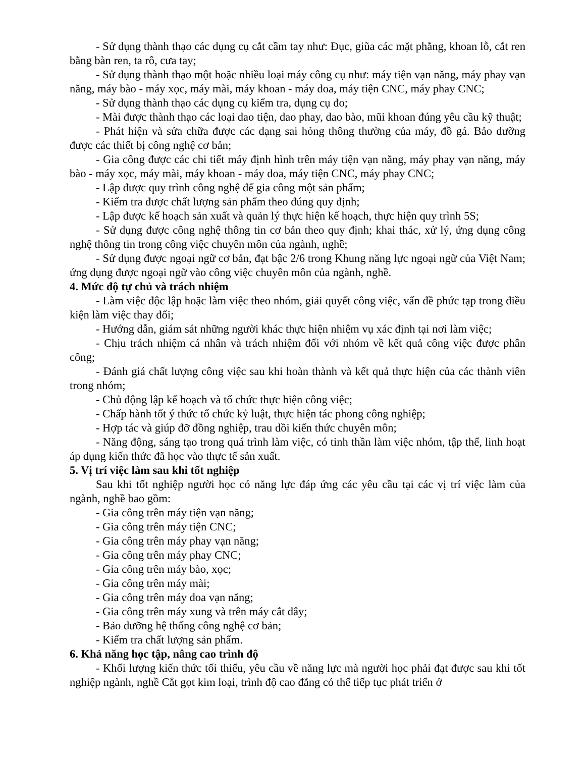- Sử dụng thành thạo các dụng cụ cắt cầm tay như: Đục, giũa các mặt phẳng, khoan lỗ, cắt ren bằng bàn ren, ta rô, cưa tay;
- Sử dụng thành thạo một hoặc nhiều loại máy công cụ như: máy tiện vạn năng, máy phay vạn năng, máy bào - máy xọc, máy mài, máy khoan - máy doa, máy tiện CNC, máy phay CNC;
- Sử dụng thành thạo các dụng cụ kiểm tra, dụng cụ đo;
- Mài được thành thạo các loại dao tiện, dao phay, dao bào, mũi khoan đúng yêu cầu kỹ thuật;
- Phát hiện và sửa chữa được các dạng sai hỏng thông thường của máy, đồ gá. Bảo dưỡng được các thiết bị công nghệ cơ bản;
- Gia công được các chi tiết máy định hình trên máy tiện vạn năng, máy phay vạn năng, máy bào - máy xọc, máy mài, máy khoan - máy doa, máy tiện CNC, máy phay CNC;
- Lập được quy trình công nghệ để gia công một sản phẩm;
- Kiểm tra được chất lượng sản phẩm theo đúng quy định;
- Lập được kế hoạch sản xuất và quản lý thực hiện kế hoạch, thực hiện quy trình 5S;
- Sử dụng được công nghệ thông tin cơ bản theo quy định; khai thác, xử lý, ứng dụng công nghệ thông tin trong công việc chuyên môn của ngành, nghề;
- Sử dụng được ngoại ngữ cơ bản, đạt bậc 2/6 trong Khung năng lực ngoại ngữ của Việt Nam; ứng dụng được ngoại ngữ vào công việc chuyên môn của ngành, nghề.
4. Mức độ tự chủ và trách nhiệm
- Làm việc độc lập hoặc làm việc theo nhóm, giải quyết công việc, vấn đề phức tạp trong điều kiện làm việc thay đổi;
- Hướng dẫn, giám sát những người khác thực hiện nhiệm vụ xác định tại nơi làm việc;
- Chịu trách nhiệm cá nhân và trách nhiệm đối với nhóm về kết quả công việc được phân công;
- Đánh giá chất lượng công việc sau khi hoàn thành và kết quả thực hiện của các thành viên trong nhóm;
- Chủ động lập kế hoạch và tổ chức thực hiện công việc;
- Chấp hành tốt ý thức tổ chức kỷ luật, thực hiện tác phong công nghiệp;
- Hợp tác và giúp đỡ đồng nghiệp, trau dồi kiến thức chuyên môn;
- Năng động, sáng tạo trong quá trình làm việc, có tinh thần làm việc nhóm, tập thể, linh hoạt áp dụng kiến thức đã học vào thực tế sản xuất.
5. Vị trí việc làm sau khi tốt nghiệp
Sau khi tốt nghiệp người học có năng lực đáp ứng các yêu cầu tại các vị trí việc làm của ngành, nghề bao gồm:
- Gia công trên máy tiện vạn năng;
- Gia công trên máy tiện CNC;
- Gia công trên máy phay vạn năng;
- Gia công trên máy phay CNC;
- Gia công trên máy bào, xọc;
- Gia công trên máy mài;
- Gia công trên máy doa vạn năng;
- Gia công trên máy xung và trên máy cắt dây;
- Bảo dưỡng hệ thống công nghệ cơ bản;
- Kiểm tra chất lượng sản phẩm.
6. Khả năng học tập, nâng cao trình độ
- Khối lượng kiến thức tối thiểu, yêu cầu về năng lực mà người học phải đạt được sau khi tốt nghiệp ngành, nghề Cắt gọt kim loại, trình độ cao đẳng có thể tiếp tục phát triển ở